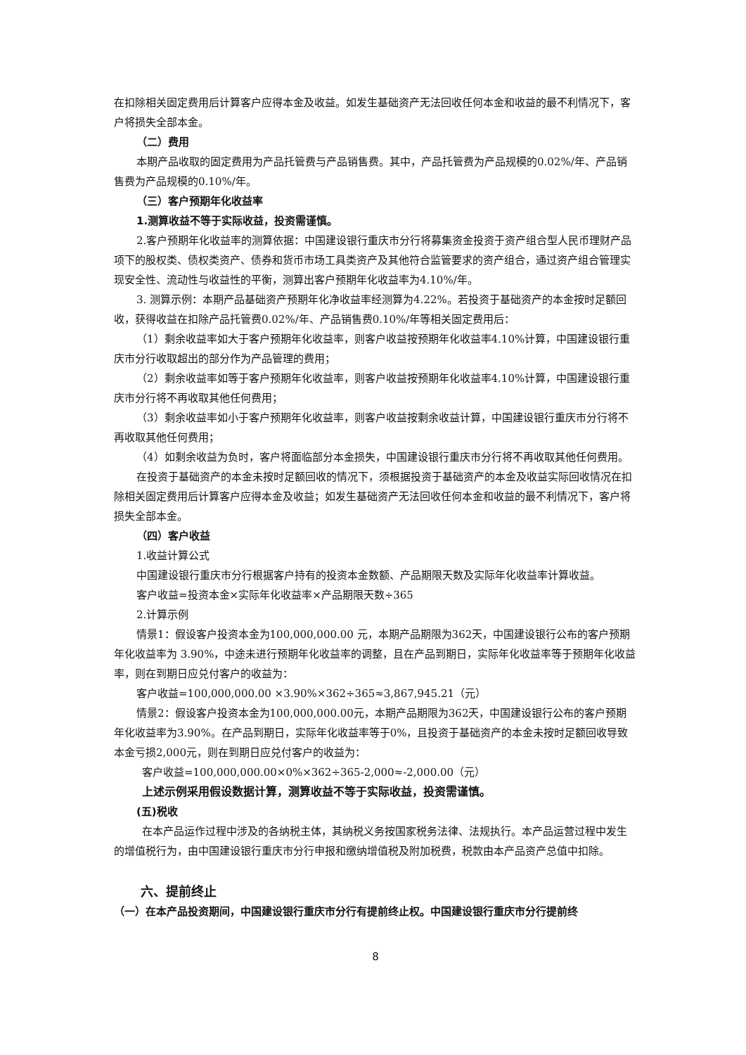在扣除相关固定费用后计算客户应得本金及收益。如发生基础资产无法回收任何本金和收益的最不利情况下，客户将损失全部本金。
（二）费用
本期产品收取的固定费用为产品托管费与产品销售费。其中，产品托管费为产品规模的0.02%/年、产品销售费为产品规模的0.10%/年。
（三）客户预期年化收益率
1.测算收益不等于实际收益，投资需谨慎。
2.客户预期年化收益率的测算依据：中国建设银行重庆市分行将募集资金投资于资产组合型人民币理财产品项下的股权类、债权类资产、债券和货币市场工具类资产及其他符合监管要求的资产组合，通过资产组合管理实现安全性、流动性与收益性的平衡，测算出客户预期年化收益率为4.10%/年。
3. 测算示例：本期产品基础资产预期年化净收益率经测算为4.22%。若投资于基础资产的本金按时足额回收，获得收益在扣除产品托管费0.02%/年、产品销售费0.10%/年等相关固定费用后：
（1）剩余收益率如大于客户预期年化收益率，则客户收益按预期年化收益率4.10%计算，中国建设银行重庆市分行收取超出的部分作为产品管理的费用；
（2）剩余收益率如等于客户预期年化收益率，则客户收益按预期年化收益率4.10%计算，中国建设银行重庆市分行将不再收取其他任何费用；
（3）剩余收益率如小于客户预期年化收益率，则客户收益按剩余收益计算，中国建设银行重庆市分行将不再收取其他任何费用；
（4）如剩余收益为负时，客户将面临部分本金损失，中国建设银行重庆市分行将不再收取其他任何费用。
在投资于基础资产的本金未按时足额回收的情况下，须根据投资于基础资产的本金及收益实际回收情况在扣除相关固定费用后计算客户应得本金及收益；如发生基础资产无法回收任何本金和收益的最不利情况下，客户将损失全部本金。
（四）客户收益
1.收益计算公式
中国建设银行重庆市分行根据客户持有的投资本金数额、产品期限天数及实际年化收益率计算收益。
客户收益=投资本金×实际年化收益率×产品期限天数÷365
2.计算示例
情景1：假设客户投资本金为100,000,000.00 元，本期产品期限为362天，中国建设银行公布的客户预期年化收益率为 3.90%，中途未进行预期年化收益率的调整，且在产品到期日，实际年化收益率等于预期年化收益率，则在到期日应兑付客户的收益为：
客户收益=100,000,000.00 ×3.90%×362÷365≈3,867,945.21（元）
情景2：假设客户投资本金为100,000,000.00元，本期产品期限为362天，中国建设银行公布的客户预期年化收益率为3.90%。在产品到期日，实际年化收益率等于0%，且投资于基础资产的本金未按时足额回收导致本金亏损2,000元，则在到期日应兑付客户的收益为：
客户收益=100,000,000.00×0%×362÷365-2,000≈-2,000.00（元）
上述示例采用假设数据计算，测算收益不等于实际收益，投资需谨慎。
(五)税收
在本产品运作过程中涉及的各纳税主体，其纳税义务按国家税务法律、法规执行。本产品运营过程中发生的增值税行为，由中国建设银行重庆市分行申报和缴纳增值税及附加税费，税款由本产品资产总值中扣除。
六、提前终止
（一）在本产品投资期间，中国建设银行重庆市分行有提前终止权。中国建设银行重庆市分行提前终
8